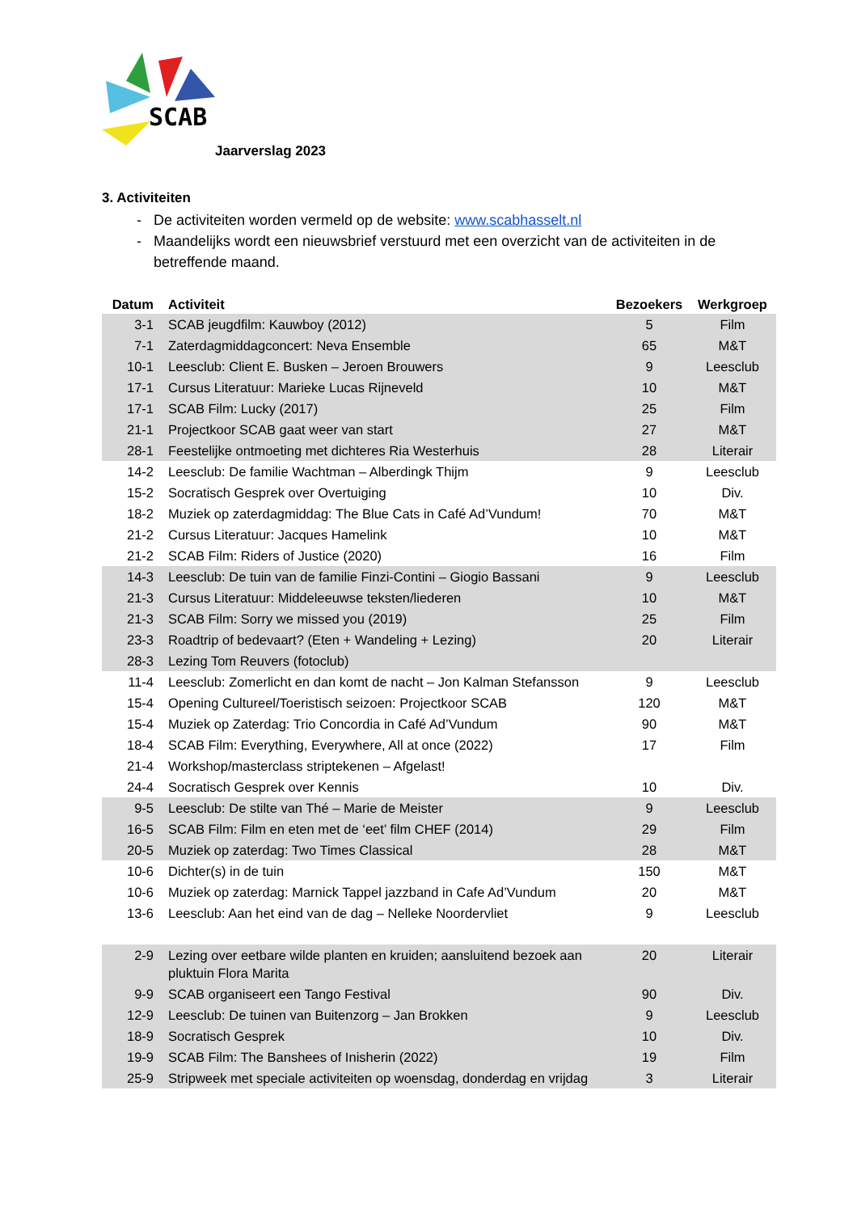SCAB
Jaarverslag 2023
3. Activiteiten
De activiteiten worden vermeld op de website: www.scabhasselt.nl
Maandelijks wordt een nieuwsbrief verstuurd met een overzicht van de activiteiten in de betreffende maand.
| Datum | Activiteit | Bezoekers | Werkgroep |
| --- | --- | --- | --- |
| 3-1 | SCAB jeugdfilm: Kauwboy (2012) | 5 | Film |
| 7-1 | Zaterdagmiddagconcert: Neva Ensemble | 65 | M&T |
| 10-1 | Leesclub: Client E. Busken – Jeroen Brouwers | 9 | Leesclub |
| 17-1 | Cursus Literatuur: Marieke Lucas Rijneveld | 10 | M&T |
| 17-1 | SCAB Film: Lucky (2017) | 25 | Film |
| 21-1 | Projectkoor SCAB gaat weer van start | 27 | M&T |
| 28-1 | Feestelijke ontmoeting met dichteres Ria Westerhuis | 28 | Literair |
| 14-2 | Leesclub: De familie Wachtman – Alberdingk Thijm | 9 | Leesclub |
| 15-2 | Socratisch Gesprek over Overtuiging | 10 | Div. |
| 18-2 | Muziek op zaterdagmiddag: The Blue Cats in Café Ad’Vundum! | 70 | M&T |
| 21-2 | Cursus Literatuur: Jacques Hamelink | 10 | M&T |
| 21-2 | SCAB Film: Riders of Justice (2020) | 16 | Film |
| 14-3 | Leesclub: De tuin van de familie Finzi-Contini – Giogio Bassani | 9 | Leesclub |
| 21-3 | Cursus Literatuur: Middeleeuwse teksten/liederen | 10 | M&T |
| 21-3 | SCAB Film: Sorry we missed you (2019) | 25 | Film |
| 23-3 | Roadtrip of bedevaart? (Eten + Wandeling + Lezing) | 20 | Literair |
| 28-3 | Lezing Tom Reuvers (fotoclub) | | |
| 11-4 | Leesclub: Zomerlicht en dan komt de nacht – Jon Kalman Stefansson | 9 | Leesclub |
| 15-4 | Opening Cultureel/Toeristisch seizoen: Projectkoor SCAB | 120 | M&T |
| 15-4 | Muziek op Zaterdag: Trio Concordia in Café Ad’Vundum | 90 | M&T |
| 18-4 | SCAB Film: Everything, Everywhere, All at once (2022) | 17 | Film |
| 21-4 | Workshop/masterclass striptekenen – Afgelast! | | |
| 24-4 | Socratisch Gesprek over Kennis | 10 | Div. |
| 9-5 | Leesclub: De stilte van Thé – Marie de Meister | 9 | Leesclub |
| 16-5 | SCAB Film: Film en eten met de ‘eet’ film CHEF (2014) | 29 | Film |
| 20-5 | Muziek op zaterdag: Two Times Classical | 28 | M&T |
| 10-6 | Dichter(s) in de tuin | 150 | M&T |
| 10-6 | Muziek op zaterdag: Marnick Tappel jazzband in Cafe Ad’Vundum | 20 | M&T |
| 13-6 | Leesclub: Aan het eind van de dag – Nelleke Noordervliet | 9 | Leesclub |
| 2-9 | Lezing over eetbare wilde planten en kruiden; aansluitend bezoek aan pluktuin Flora Marita | 20 | Literair |
| 9-9 | SCAB organiseert een Tango Festival | 90 | Div. |
| 12-9 | Leesclub: De tuinen van Buitenzorg – Jan Brokken | 9 | Leesclub |
| 18-9 | Socratisch Gesprek | 10 | Div. |
| 19-9 | SCAB Film: The Banshees of Inisherin (2022) | 19 | Film |
| 25-9 | Stripweek met speciale activiteiten op woensdag, donderdag en vrijdag | 3 | Literair |